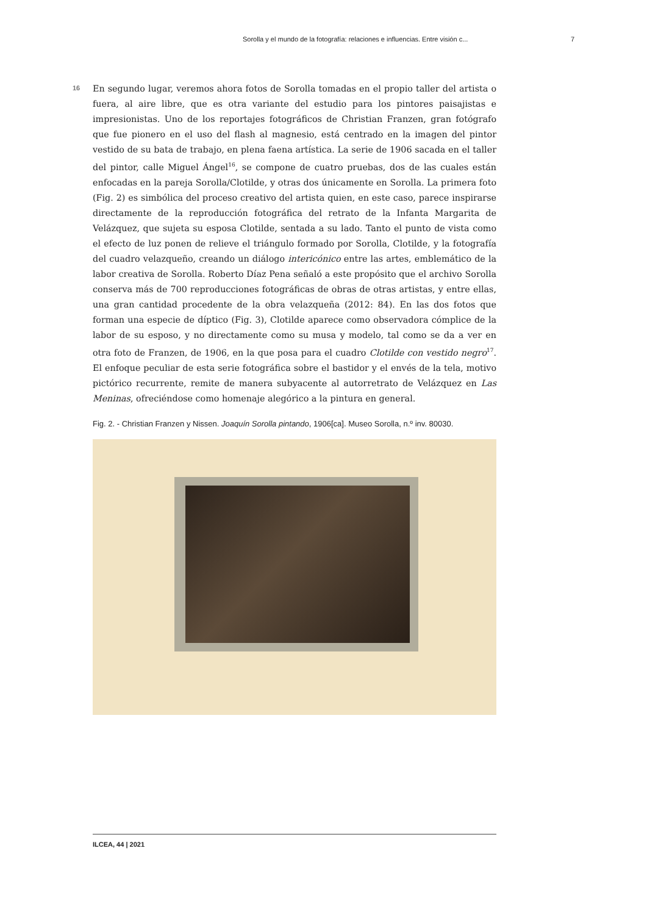Sorolla y el mundo de la fotografía: relaciones e influencias. Entre visión c... 7
16
En segundo lugar, veremos ahora fotos de Sorolla tomadas en el propio taller del artista o fuera, al aire libre, que es otra variante del estudio para los pintores paisajistas e impresionistas. Uno de los reportajes fotográficos de Christian Franzen, gran fotógrafo que fue pionero en el uso del flash al magnesio, está centrado en la imagen del pintor vestido de su bata de trabajo, en plena faena artística. La serie de 1906 sacada en el taller del pintor, calle Miguel Ángel<sup>16</sup>, se compone de cuatro pruebas, dos de las cuales están enfocadas en la pareja Sorolla/Clotilde, y otras dos únicamente en Sorolla. La primera foto (Fig. 2) es simbólica del proceso creativo del artista quien, en este caso, parece inspirarse directamente de la reproducción fotográfica del retrato de la Infanta Margarita de Velázquez, que sujeta su esposa Clotilde, sentada a su lado. Tanto el punto de vista como el efecto de luz ponen de relieve el triángulo formado por Sorolla, Clotilde, y la fotografía del cuadro velazqueño, creando un diálogo intericónico entre las artes, emblemático de la labor creativa de Sorolla. Roberto Díaz Pena señaló a este propósito que el archivo Sorolla conserva más de 700 reproducciones fotográficas de obras de otras artistas, y entre ellas, una gran cantidad procedente de la obra velazqueña (2012: 84). En las dos fotos que forman una especie de díptico (Fig. 3), Clotilde aparece como observadora cómplice de la labor de su esposo, y no directamente como su musa y modelo, tal como se da a ver en otra foto de Franzen, de 1906, en la que posa para el cuadro Clotilde con vestido negro<sup>17</sup>. El enfoque peculiar de esta serie fotográfica sobre el bastidor y el envés de la tela, motivo pictórico recurrente, remite de manera subyacente al autorretrato de Velázquez en Las Meninas, ofreciéndose como homenaje alegórico a la pintura en general.
Fig. 2. - Christian Franzen y Nissen. Joaquín Sorolla pintando, 1906[ca]. Museo Sorolla, n.º inv. 80030.
ILCEA, 44 | 2021